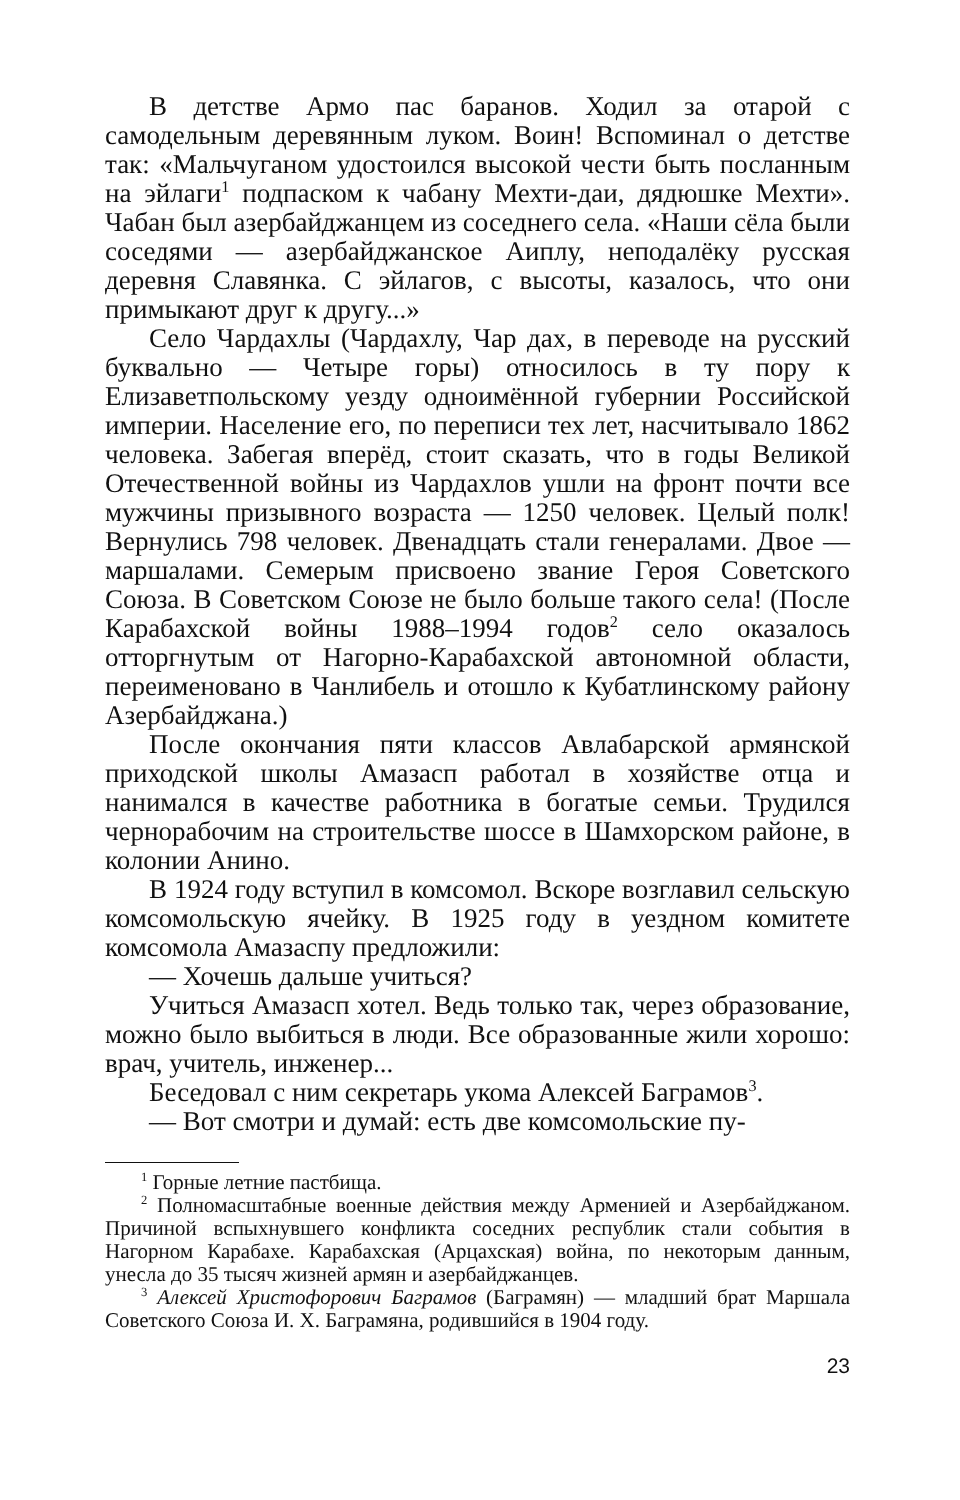В детстве Армо пас баранов. Ходил за отарой с самодельным деревянным луком. Воин! Вспоминал о детстве так: «Мальчуганом удостоился высокой чести быть посланным на эйлаги<sup>1</sup> подпаском к чабану Мехти-даи, дядюшке Мехти». Чабан был азербайджанцем из соседнего села. «Наши сёла были соседями — азербайджанское Аиплу, неподалёку русская деревня Славянка. С эйлагов, с высоты, казалось, что они примыкают друг к другу...»
Село Чардахлы (Чардахлу, Чар дах, в переводе на русский буквально — Четыре горы) относилось в ту пору к Елизаветпольскому уезду одноимённой губернии Российской империи. Население его, по переписи тех лет, насчитывало 1862 человека. Забегая вперёд, стоит сказать, что в годы Великой Отечественной войны из Чардахлов ушли на фронт почти все мужчины призывного возраста — 1250 человек. Целый полк! Вернулись 798 человек. Двенадцать стали генералами. Двое — маршалами. Семерым присвоено звание Героя Советского Союза. В Советском Союзе не было больше такого села! (После Карабахской войны 1988–1994 годов<sup>2</sup> село оказалось отторгнутым от Нагорно-Карабахской автономной области, переименовано в Чанлибель и отошло к Кубатлинскому району Азербайджана.)
После окончания пяти классов Авлабарской армянской приходской школы Амазасп работал в хозяйстве отца и нанимался в качестве работника в богатые семьи. Трудился чернорабочим на строительстве шоссе в Шамхорском районе, в колонии Анино.
В 1924 году вступил в комсомол. Вскоре возглавил сельскую комсомольскую ячейку. В 1925 году в уездном комитете комсомола Амазаспу предложили:
— Хочешь дальше учиться?
Учиться Амазасп хотел. Ведь только так, через образование, можно было выбиться в люди. Все образованные жили хорошо: врач, учитель, инженер...
Беседовал с ним секретарь укома Алексей Баграмов<sup>3</sup>.
— Вот смотри и думай: есть две комсомольские пу-
<sup>1</sup> Горные летние пастбища.
<sup>2</sup> Полномасштабные военные действия между Арменией и Азербайджаном. Причиной вспыхнувшего конфликта соседних республик стали события в Нагорном Карабахе. Карабахская (Арцахская) война, по некоторым данным, унесла до 35 тысяч жизней армян и азербайджанцев.
<sup>3</sup> Алексей Христофорович Баграмов (Баграмян) — младший брат Маршала Советского Союза И. Х. Баграмяна, родившийся в 1904 году.
23